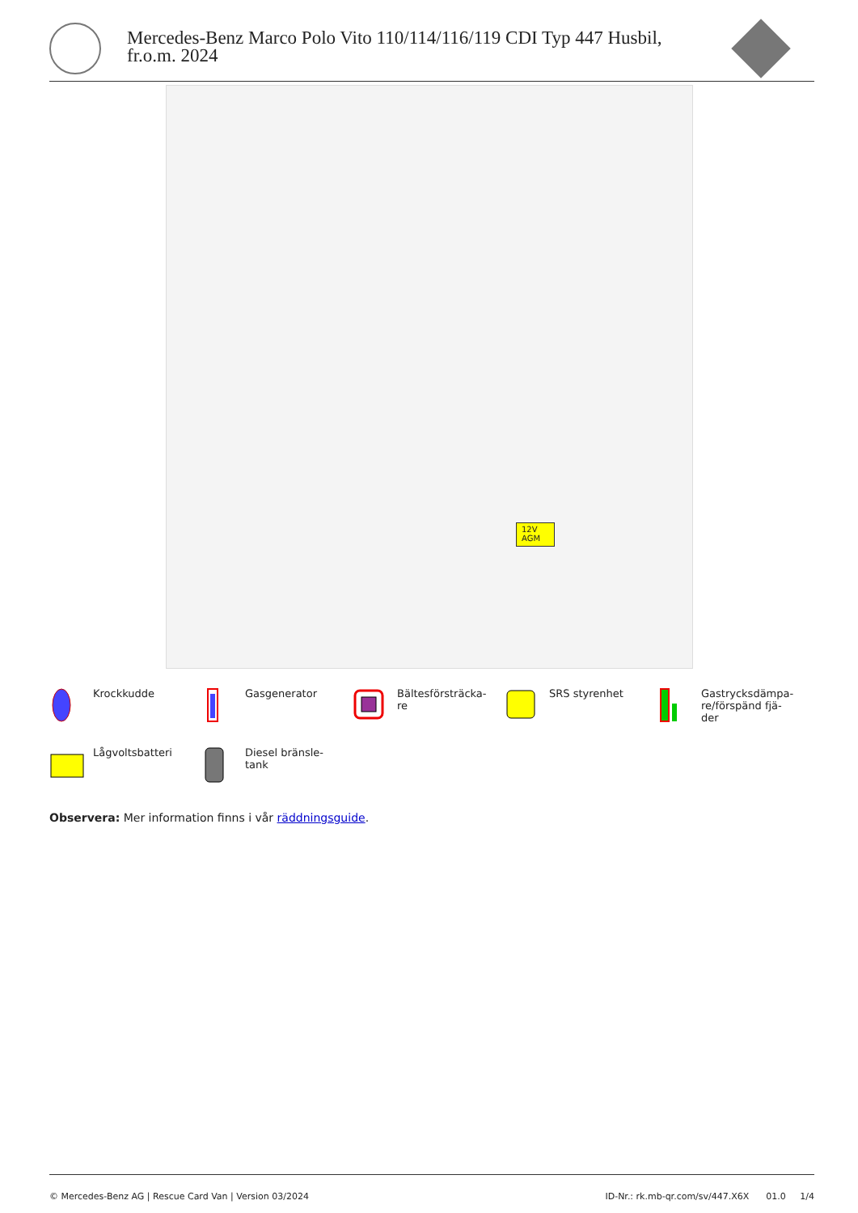Mercedes-Benz Marco Polo Vito 110/114/116/119 CDI Typ 447 Husbil,
fr.o.m. 2024
12V
AGM
Krockkudde
Gasgenerator
Bältesförsträcka-
re
SRS styrenhet
Gastrycksdämpa-
re/förspänd fjä-
der
Lågvoltsbatteri
Diesel bränsle-
tank
Observera: Mer information finns i vår räddningsguide.
© Mercedes-Benz AG | Rescue Card Van | Version 03/2024 ID-Nr.: rk.mb-qr.com/sv/447.X6X 01.0 1/4